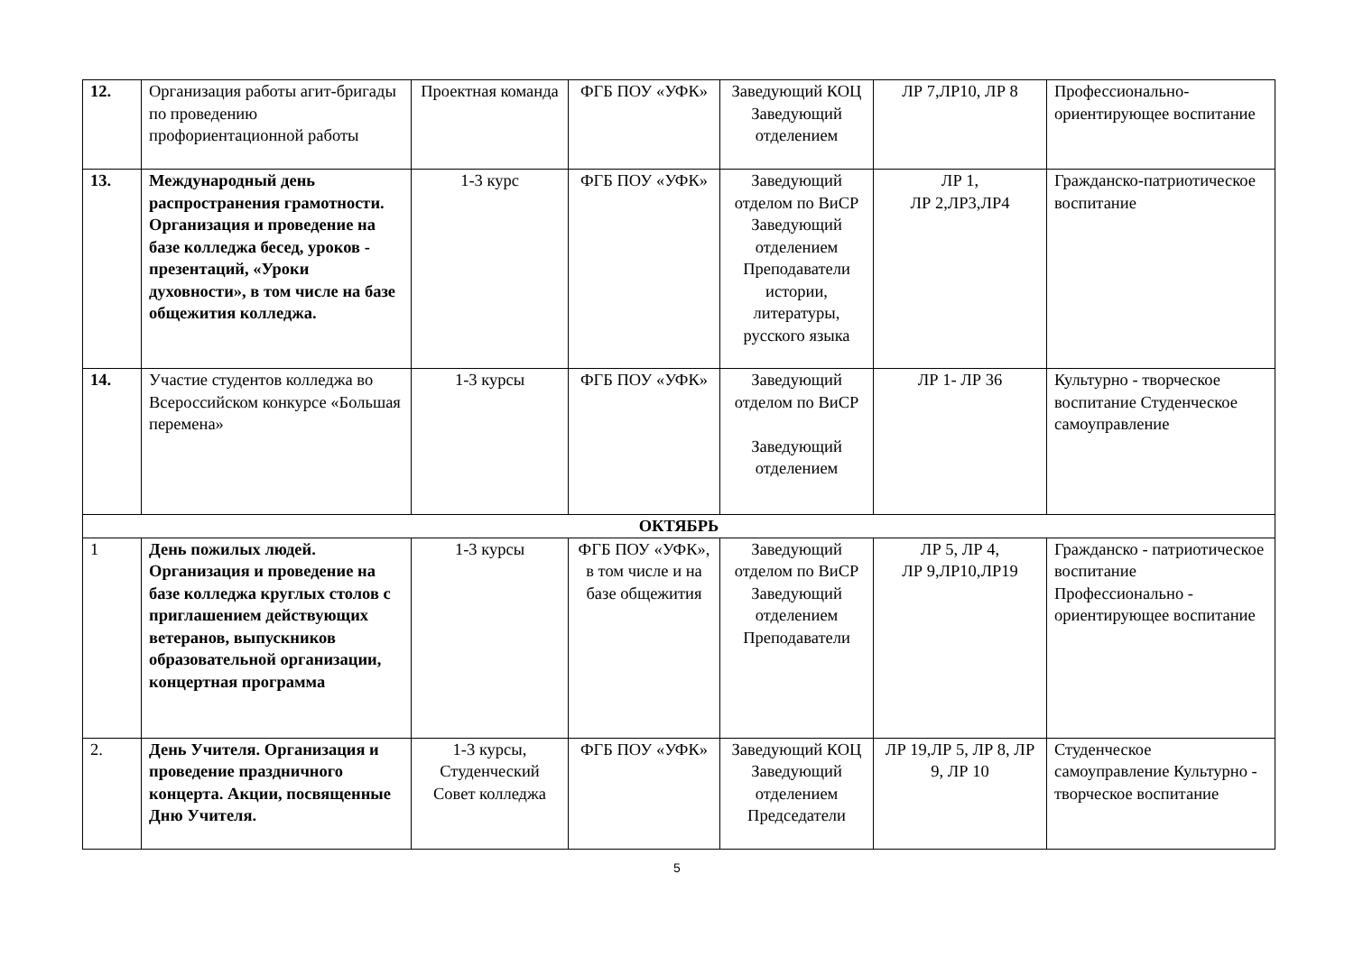| 12. | Организация работы агит-бригады по проведению профориентационной работы | Проектная команда | ФГБ ПОУ «УФК» | Заведующий КОЦ Заведующий отделением | ЛР 7,ЛР10, ЛР 8 | Профессионально-ориентирующее воспитание |
| 13. | Международный день распространения грамотности. Организация и проведение на базе колледжа бесед, уроков - презентаций, «Уроки духовности», в том числе на базе общежития колледжа. | 1-3 курс | ФГБ ПОУ «УФК» | Заведующий отделом по ВиСР Заведующий отделением Преподаватели истории, литературы, русского языка | ЛР 1, ЛР 2,ЛР3,ЛР4 | Гражданско-патриотическое воспитание |
| 14. | Участие студентов колледжа во Всероссийском конкурсе «Большая перемена» | 1-3 курсы | ФГБ ПОУ «УФК» | Заведующий отделом по ВиСР Заведующий отделением | ЛР 1- ЛР 36 | Культурно - творческое воспитание Студенческое самоуправление |
| ОКТЯБРЬ | | | | | | |
| 1 | День пожилых людей. Организация и проведение на базе колледжа круглых столов с приглашением действующих ветеранов, выпускников образовательной организации, концертная программа | 1-3 курсы | ФГБ ПОУ «УФК», в том числе и на базе общежития | Заведующий отделом по ВиСР Заведующий отделением Преподаватели | ЛР 5, ЛР 4, ЛР 9,ЛР10,ЛР19 | Гражданско - патриотическое воспитание Профессионально - ориентирующее воспитание |
| 2. | День Учителя. Организация и проведение праздничного концерта. Акции, посвященные Дню Учителя. | 1-3 курсы, Студенческий Совет колледжа | ФГБ ПОУ «УФК» | Заведующий КОЦ Заведующий отделением Председатели | ЛР 19,ЛР 5, ЛР 8, ЛР 9, ЛР 10 | Студенческое самоуправление Культурно - творческое воспитание |
5